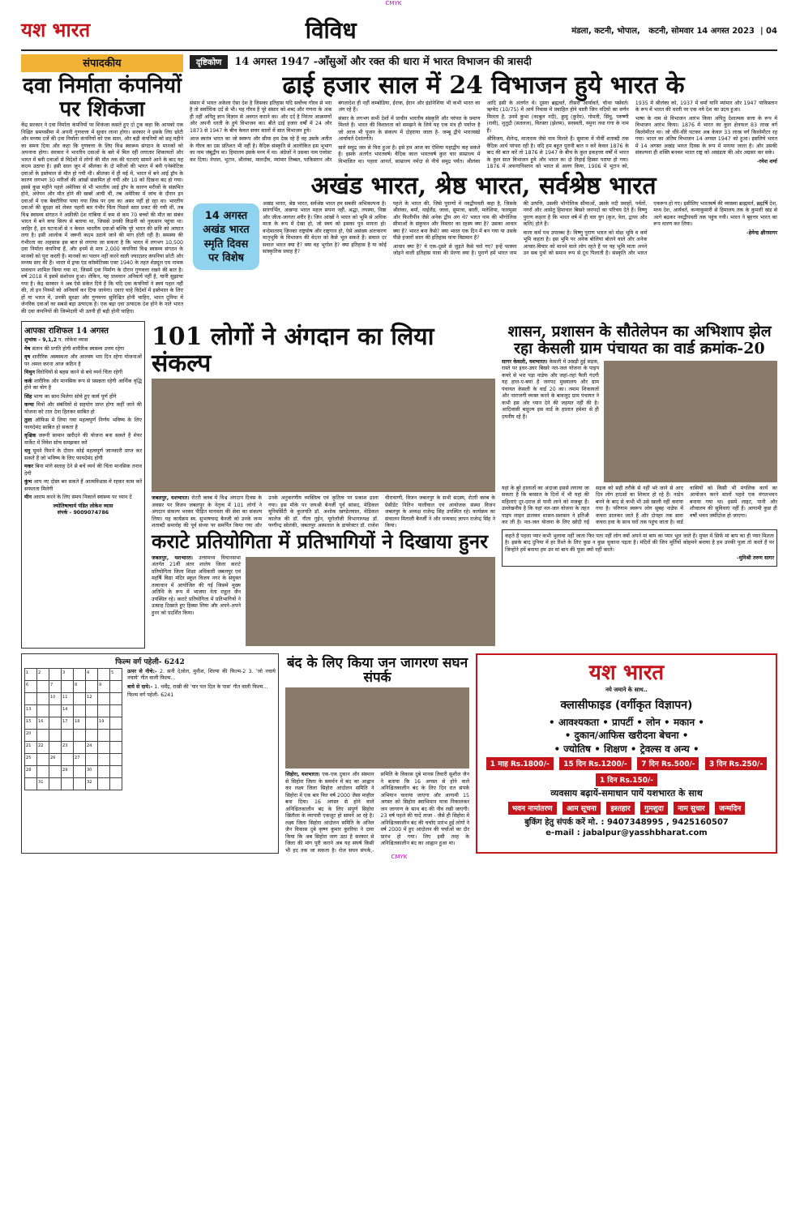CMYK
यश भारत
विविध
मंडला, कटनी, भोपाल, कटनी, सोमवार 14 अगस्त 2023 | 04
संपादकीय
दवा निर्माता कंपनियों पर शिकंजा
केंद्र सरकार ने दवा निर्माता कंपनियों पर शिकंजा कसते हुए दो टूक कहा कि आपको एक निश्चित समयसीमा में अपनी गुणवत्ता में सुधार लाना होगा। सरकार ने इसके लिए छोटी और मध्यम दर्जे की दवा निर्माता कंपनियों को एक साल, और बड़ी कंपनियों को छह महीने का समय दिया और कहा कि गुणवत्ता के लिए विश्व स्वास्थ्य संगठन के मानकों को अपनाना होगा। सरकार ने भारतीय दवाओं के बारे में मिल रहीं लगातार शिकायतों और भारत में बनी दवाओं से विदेशों में लोगों की मौत तक की घटनाएं सामने आने के बाद यह कदम उठाया है। इसी साल जून में श्रीलंका के दो मरीजों की भारत में बनी एनेस्थेटिक दवाओं के इस्तेमाल से मौत हो गयी थी। श्रीलंका में ही मई में, भारत में बने आई ड्रॉप के कारण लगभग 30 मरीजों की आंखों संक्रमित हो गयीं और 10 को दिखना बंद हो गया। इससे कुछ महीने पहले अमेरिका से भी भारतीय आई ड्रॉप के कारण मरीजों के संक्रमित होने, अंधेपन और मौत होने की खबरें आयी थीं, तब अमेरिका में जांच के दौरान इन दवाओं में एक बैक्टीरिया पाया गया जिस पर दवा का असर नहीं हो रहा था। भारतीय दवाओं की सुरक्षा को लेकर पहली बार गंभीर चिंता पिछले साल प्रकट की गयी थी, तब विश्व स्वास्थ्य संगठन ने अफ्रीकी देश गांबिया में कम से कम 70 बच्चों की मौत का संबंध भारत में बने कफ सिरप से बताया था, जिससे उनकी किडनी को नुकसान पहुंचा था। जाहिर है, इन घटनाओं से न केवल भारतीय दवाओं बल्कि पूरे भारत की छवि को आघात लगा है। इसी आलोक में जरूरी कदम उठाये जाने की मांग होती रही है। समस्या की गंभीरता का अहसास इस बात से लगाया जा सकता है कि भारत में लगभग 10,500 दवा निर्माता कंपनियां हैं, और इनमें से मात्र 2,000 कंपनियां विश्व स्वास्थ्य संगठन के मानकों को पूरा करती हैं। मानकों का पालन नहीं करने वाली ज्यादातर कंपनियां छोटी और मध्यम स्तर की हैं। भारत में ड्रग्स एंड कॉस्मेटिक्स एक्ट 1940 के तहत शेड्यूल एम नामक प्रावधान शामिल किया गया था, जिसमें दवा निर्माण के दौरान गुणवत्ता रखने की बात है। वर्ष 2018 में इसमें संशोधन हुआ। लेकिन, यह प्रावधान अनिवार्य नहीं है, यानी सुझाया गया है। केंद्र सरकार ने अब ऐसे संकेत दिये हैं कि यदि दवा कंपनियों ने स्वयं पहल नहीं की, तो इन नियमों को अनिवार्य कर दिया जायेगा। दवाएं चाहे विदेशों में इस्तेमाल के लिए हों या भारत में, उनकी सुरक्षा और गुणवत्ता सुनिश्चित होनी चाहिए, भारत दुनिया में जेनरिक दवाओं का सबसे बड़ा उत्पादक है। एक बड़ा दवा उत्पादक देश होने के नाते भारत की दवा कंपनियों की जिम्मेदारी भी उतनी ही बड़ी होनी चाहिए।
दृष्टिकोण
14 अगस्त 1947 -आँसुओं और रक्त की धारा में भारत विभाजन की त्रासदी
ढाई हजार साल में 24 विभाजन हुये भारत के
संसार में भारत अकेला ऐसा देश है जिसका इतिहास यदि सर्वोच्च गौरव से भरा है तो सर्वाधिक दर्द से भी। यह गौरव है पूरे संसार को शब्द और गणना के अंक ही नहीं अपितु ज्ञान विज्ञान से अवगत कराने का। और दर्द है निरंतर आक्रमणों और अपनी धरती के हुये विभाजन का। बीते ढाई हजार वर्षों में 24 और 1873 से 1947 के बीच केवल सत्तर सालों में सात विभाजन हुये।
आज स्वतंत्र भारत का जो स्वरूप और सीमा हम देख रहे हैं वह उसके अतीत के गौरव का दस प्रतिशत भी नहीं है। वैदिक संस्कृति से आलोकित इस भूभाग का नाम जंबूद्वीप था। हिमालय इसके मध्य में था। अंग्रेजों ने उसका नाम एवरेस्ट कर दिया। नेपाल, भूटान, श्रीलंका, मालदीव, म्यांमार तिब्बत, पाकिस्तान और बंगलादेश ही नहीं कम्बोडिया, ईराक, ईरान और इंडोनेशिया भी कभी भारत का अंग रहे हैं।
संसार के लगभग सभी देशों में प्राचीन भारतीय संस्कृति और परंपरा के प्रमाण मिलते हैं। भारत की विशालता को समझने के लिये यह एक मंत्र ही पर्याप्त है जो आज भी पूजन के संकल्प में दोहराया जाता है- जम्बू द्वीपे भारतखंडे आर्यावर्त देशांतर्गते।
खारे समुद्र जल से घिरा हुआ है। इसे हम आज का ऐशिया महाद्वीप कह सकते हैं। इसके अंतर्गत भारतवर्ष। वैदिक काल भारतवर्ष कुल चार साम्राज्य में विभाजित था। पहला आनर्त, साम्राज्य नर्मदा से नीचे समुद्र पर्यंत। श्रीलंका आदि इसी के अंतर्गत थे। दूसरा ब्रह्मवर्त, तीसरा आर्यावर्त, चौथा पर्सवर्त। ऋग्वेद (10/75) में आर्य निवास में प्रवाहित होने वाली जिन नदियों का वर्णन मिलता है, उनमें कुभा (काबुल नदी), क्रुमु (कुर्रम), गोमती, सिंधु, परुष्णी (रावी), शुतुद्री (सतलज), वितस्ता (झेलम), सरस्वती, यमुना तथा गंगा के नाम हैं।
श्रीविजय, शैलेन्द्र, माताराम जैसे नाम मिलते हैं। सुमात्रा में नौवीं शताब्दी तक वैदिक आर्य परंपरा रही है। यदि हम बहुत पुरानी बात न करें केवल 1876 के बाद की बात करें तो 1876 से 1947 के बीच के कुल इकहत्तर वर्षों में भारत के कुल सात विभाजन हुये और भारत का दो तिहाई हिस्सा पराया हो गया। 1876 में अफगानिस्तान को भारत से अलग किया, 1906 में भूटान को, 1935 में श्रीलंका को, 1937 में वर्मा यानि म्यांमार और 1947 पाकिस्तान के रूप में भारत की धरती पर एक नये देश का उदय हुआ।
भाषा के नाम से विभाजन आरंभ किया अपितु देशात्मक सत्ता के रूप में विभाजन आरंभ किया। 1876 में भारत का कुल क्षेत्रफल 83 लाख वर्ग किलोमीटर था। जो धीरे-धीरे घटकर अब केवल 33 लाख वर्ग किलोमीटर रह गया। भारत का अंतिम विभाजन 14 अगस्त 1947 को हुआ। इसलिये भारत में 14 अगस्त अखंड भारत दिवस के रूप में मनाया जाता है। और उसकी संकल्पना ही शक्ति बनकर भारत राष्ट्र को अखंडता की ओर अग्रसर कर सके।
-रमेश शर्मा
अखंड भारत, श्रेष्ठ भारत, सर्वश्रेष्ठ भारत
14 अगस्त अखंड भारत स्मृति दिवस पर विशेष
अखंड भारत, श्रेष्ठ भारत, सर्वश्रेष्ठ भारत हम सबकी अभिकल्पना है। सारगर्भित, अखण्ड भारत महज सपना नहीं, श्रद्धा, तपस्या, निष्ठा और जीता-जागता शरीर है। जिन आंखों ने भारत को भूमि से अधिक माता के रूप में देखा हो, जो स्वयं को इसका पुत्र मानता हो। वन्देमातरम् जिनका राष्ट्रघोष और राष्ट्रगान हो, ऐसे असंख्य अंतःकरण मातृभूमि के विभाजन की वेदना को कैसे भूल सकते हैं। सवाल दर सवाल भारत क्या है? क्या वह भूगोल है? क्या इतिहास है या कोई सांस्कृतिक प्रवाह है?
पहले के भारत की, जिसे पुराणों में नवद्वीपवती कहा है, जिसके श्रीलंका, बर्मा, थाईलैंड, जावा, सुमात्रा, बाली, मलेशिया, फारमूसा और फिलीपीन जैसे अनेक द्वीप अंग थे? भारत नाम की भौगोलिक सीमाओं के संकुचन और विस्तार का रहस्य क्या है? उसका आधार क्या है? भारत बना कैसे? क्या भारत एक दिन में बन गया या उसके पीछे हजारों साल की इतिहास यात्रा विद्यमान है?
आधार क्या है? ये एक-दूसरे से जुड़ते कैसे चले गए? इन्हें परस्पर जोड़ने वाली इतिहास यात्रा की प्रेरणा क्या है। पुराणें हमें भारत नाम की उत्पत्ति, उसकी भौगोलिक सीमाओं, उसके नदी प्रवाहों, पर्वतों, नगरों और आसेतु हिमाचल बिखरे जनपदों का परिचय देते हैं। विष्णु पुराण कहता है कि भारत वर्ष में ही चार युग (कृत, त्रेता, द्वापर और कलि) होते हैं।
वाला कर्म पथ उपलब्ध है। विष्णु पुराण भारत को मोक्ष भूमि व कर्म भूमि कहता है। इस भूमि पर अनेक बोलियां बोलने वाले और अनेक आचार-विचार को मानने वाले लोग रहते हैं पर यह भूमि माता अपने उन सब पुत्रों को समान रूप से दूध पिलाती है। संस्कृति और भारत एकरूप हो गए। इसीलिए भारतवर्ष की व्याख्या ब्राह्मवर्त, ब्रह्मर्षि देश, मध्य देश, आर्यवर्त, कन्याकुमारी से हिमालय तक के कुमारी खंड से आगे बढ़कर नवद्वीपवती तक पहुंच गयी। भारत ने बृहत्तर भारत का रूप धारण कर लिया।
-हेमेन्द्र क्षीरसागर
आपका राशिफल 14 अगस्त
शुभांक - 9,1,2 प. लोकेश व्यास
मेष संतान की प्रगति होगी शारीरिक स्वास्थ्य उत्तम रहेगा
वृष शारीरिक अस्वस्थता और आलस्य भरा दिन रहेगा योजनाओं पर अमल करना आज कठिन है
मिथुन विरोधियों से बहस करने से बचे व्यर्थ चिंता रहेगी
कर्क शारीरिक और मानसिक रूप से प्रसन्नता रहेगी आर्थिक वृद्धि होने का योग है
सिंह भाग्य का साथ मिलेगा सोचे हुए कार्य पूर्ण होंगे
कन्या मित्रों और संबंधियों से सहयोग प्राप्त होगा कहीं जाने की योजना को टाल देना हितकर साबित हो
तुला ऑफिस में लिया गया महत्वपूर्ण निर्णय भविष्य के लिए फायदेमंद साबित हो सकता है
वृश्चिक जरूरी सामान खरीदने की योजना बना सकते हैं शेयर मार्केट में निवेश सोच समझकर करें
धनु घूमने फिरने के दौरान कोई महत्वपूर्ण जानकारी प्राप्त कर सकते हैं जो भविष्य के लिए फायदेमंद होगी
मकर बिना मांगे सलाह देने से बचें व्यर्थ की चिंता मानसिक तनाव देगी
कुंभ आप नए दोस्त बन सकते हैं आत्मविश्वास में रहकर काम करें सफलता मिलेगी
मीन आराम करने के लिए समय निकालें स्वास्थ्य पर ध्यान दें
ज्योतिषाचार्य पंडित लोकेश व्यास
संपर्क - 9009074786
101 लोगों ने अंगदान का लिया संकल्प
जबलपुर, यशभारत। रोटरी क्लब में विश्व अंगदान दिवस के अवसर पर विजन जबलपुर के नेतृत्व में 101 लोगों ने अंगदान संकल्प भरकर पीड़ित मानवता की सेवा का संकल्प लिया। यह कार्यक्रम स्व. सुभाषचन्द्र बैनजी को उनके जन्म शताब्दी समारोह की पूर्व संध्या पर समर्पित किया गया और उनके अनुकरणीय व्यक्तित्व एवं कृतित्व पर प्रकाश डाला गया। इस मौके पर जयश्री बैनर्जी पूर्व सांसद, मेडिकल यूनिवर्सिटी के कुलपति डॉ. अशोक खण्डेलवाल, मेडिकल कालेज की डॉ. गीता गुईन, यूरोलॉजी विभागाध्यक्ष डॉ. फणीन्द्र सोलंकी, जबलपुर अस्पताल के डायरेक्टर डॉ. राजेश धीरावाणी, विजन जबलपुर के सभी सदस्य, रोटरी क्लब के प्रेसीडेंट नितिन पालीवाल एवं आयोजक संस्था विजन जबलपुर के अध्यक्ष राजेन्द्र सिंह उपस्थित रहे। कार्यक्रम का संचालन मिताली बैनर्जी ने और धन्यवाद ज्ञापन राजेन्द्र सिंह ने किया।
कराटे प्रतियोगिता में प्रतिभागियों ने दिखाया हुनर
जबलपुर, यशभारत। उत्तरमध्य विधानसभा अंतर्गत 21वीं अंतर शालेय जिला कराटे प्रतियोगिता जिला शिक्षा अधिकारी जबलपुर एवं महर्षि विद्या मंदिर स्कूल विजय नगर के संयुक्त तत्वाधान में आयोजित की गई जिसमें मुख्य अतिथि के रूप में भाजपा नेता राहुल जैन उपस्थित रहे। कराटे प्रतियोगिता में प्रतिभागियों ने उत्साह दिखाते हुए हिस्सा लिया और अपने-अपने हुनर को प्रदर्शित किया।
शासन, प्रशासन के सौतेलेपन का अभिशाप झेल रहा केसली ग्राम पंचायत का वार्ड क्रमांक-20
सागर केसली, यशभारत। केसली में उखड़ी हुई सड़क, रास्ते पर इधर-उधर बिखरे नल-जल योजना के पाइप कचरे से भरा पड़ा नाडेफ और जहां-तहां फैली गंदगी यह हाल-ए-बयां है जनपद मुख्यालय और ग्राम पंचायत केसली के वार्ड 20 का। तमाम शिकायतों और नाराजगी व्यक्त करने के बावजूद ग्राम पंचायत ने कभी इस ओर ध्यान देने की जहमत नहीं की है। आदिवासी बाहुल्य इस वार्ड के हालात हमेशा से ही दयनीय रहे हैं।
यहां के बुरे हालातों का अंदाजा इससे लगाया जा सकता है कि बरसात के दिनों में भी यहां की महिलाएं दूर-दराज से पानी लाने को मजबूर हैं। उल्लेखनीय है कि यहां नल-जल योजना के तहत पाइप लाइन डालकर शासन-प्रशासन ने इतिश्री कर ली है। नल-जल योजना के लिए खोदी गई सड़क को सही तरीके से नहीं भरे जाने से आए दिन लोग हादसों का शिकार हो रहे हैं। नाडेप बनने के बाद से कभी भी उसे खाली नहीं कराया गया है। परिणाम स्वरूप लोग सुबह नाडेफ में कचरा डालकर जाते हैं और दोपहर तक सारा कचरा हवा के साथ घरों तक पहुंच जाता है। वार्ड वासियों को किसी भी मंगलिक कार्य का आयोजन करने सालों पहले एक मंगलभवन बनाया गया था। इसमें लाइट, पानी और शौचालय की सुविधाएं नहीं हैं। आगामी कुछ ही वर्षों भवन जमींदोज हो जाएगा।
कहते हैं पहला प्यार कभी भुलाया नहीं जाता फिर पता नहीं लोग क्यों अपने मां बाप का प्यार भूल जाते हैं। मुफ्त में सिर्फ मां बाप का ही प्यार मिलता है। इसके बाद दुनिया में हर रिश्ते के लिए कुछ न कुछ चुकाना पड़ता है। मंदिरों की जिन मूर्तियों कोहमने बनाया है हम उनकी पूजा तो करते हैं पर जिन्होंने हमें बनाया हम उन मां बाप की पूजा क्यों नहीं करते।
-मुनिश्री तरुण सागर
फिल्म वर्ग पहेली- 6242
| 1 | 2 | | 3 | | 4 | | 5 |
| 6 | | 7 | | 8 | | 9 | |
| | | 10 | 11 | | 12 | | |
| 13 | | | 14 | | | | |
| 15 | 16 | | 17 | 18 | | 19 | |
| 20 | | | | | | | |
| 21 | 22 | | 23 | | 24 | | |
| 25 | | 26 | | 27 | | | |
| 28 | | | 29 | | 30 | | |
| | 31 | | | | 32 | | |
ऊपर से नीचे:- 2. सनी देओल, मुनीश, शिल्पा की फिल्म-2 3. 'जो नचाये नचाये' गीत वाली फिल्म...
बाये से दाये:- 1. धर्मेंद्र, राखी की 'यार पल दिल के पास' गीत वाली फिल्म...
फिल्म वर्ग पहेली- 6241
बंद के लिए किया जन जागरण सघन संपर्क
सिहोरा, यशभारत। एक-एक दुकान और संस्थान से सिहोरा जिला के समर्थन में बंद का आह्वान कर लक्ष्य जिला सिहोरा आंदोलन समिति ने सिहोरा में एक बार फिर वर्ष 2000 जैसा माहौल बना दिया। 16 अगस्त से होने वाले अनिश्चितकालीन बंद के लिए संपूर्ण सिहोरा खितौला के व्यापारी एकजुट हो सामने आ रहे है। लक्ष्य जिला सिहोरा आंदोलन समिति के अनिल जैन विकास दुबे कृष्ण कुमार कुररिया ने दावा किया कि अब सिहोरा जाग उठा है सरकार से जिला की मांग पूरी कराने अब यह संघर्ष किसी भी हद तक जा सकता है। रोज सघन संपर्क,- समिति के विकास दुबे मानस तिवारी सुशील जैन ने बताया कि 16 अगस्त से होने वाले अनिश्चितकालीन बंद के लिए दिन रात संपर्क अभियान चलाया जाएगा और आगामी 15 अगस्त को सिहोरा स्वाभिमान यात्रा निकालकर जन जागरण के साथ बंद की नीव रखी जाएगी। 23 वर्ष पहले की यादें ताजा - जैसे ही सिहोरा में अनिश्चितकालीन बंद की चर्चाएं प्रारंभ हुई लोगों ने वर्ष 2000 में हुए आंदोलन की चर्चाओं का दौर प्रारंभ हो गया। लिए इसी तरह के अनिश्चितकालीन बंद का आह्वान हुआ था।
यश भारत
नये जमाने के साथ..
क्लासीफाइड (वर्गीकृत विज्ञापन)
• आवश्यकता • प्रापर्टी • लोन • मकान •
• दुकान/आफिस खरीदना बेचना •
• ज्योतिष • शिक्षण • ट्रेवल्स व अन्य •
1 माह Rs.1800/- 15 दिन Rs.1200/- 7 दिन Rs.500/- 3 दिन Rs.250/- 1 दिन Rs.150/-
व्यवसाय बढ़ायें-समाधान पायें यशभारत के साथ
भवन नामांतरण आम सूचना इश्तहार गुमशुदा नाम सुधार जन्मदिन
बुकिंग हेतु संपर्क करें मो. : 9407348995 , 9425160507
e-mail : jabalpur@yasshbharat.com
CMYK